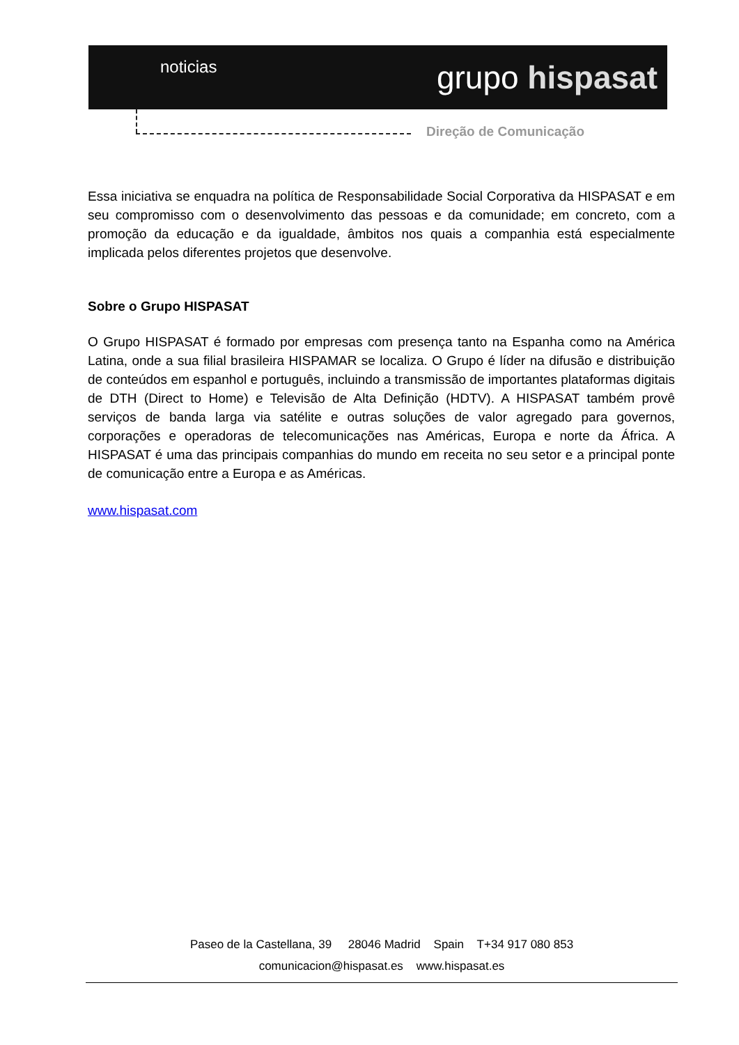noticias
grupo hispasat
Direção de Comunicação
Essa iniciativa se enquadra na política de Responsabilidade Social Corporativa da HISPASAT e em seu compromisso com o desenvolvimento das pessoas e da comunidade; em concreto, com a promoção da educação e da igualdade, âmbitos nos quais a companhia está especialmente implicada pelos diferentes projetos que desenvolve.
Sobre o Grupo HISPASAT
O Grupo HISPASAT é formado por empresas com presença tanto na Espanha como na América Latina, onde a sua filial brasileira HISPAMAR se localiza. O Grupo é líder na difusão e distribuição de conteúdos em espanhol e português, incluindo a transmissão de importantes plataformas digitais de DTH (Direct to Home) e Televisão de Alta Definição (HDTV). A HISPASAT também provê serviços de banda larga via satélite e outras soluções de valor agregado para governos, corporações e operadoras de telecomunicações nas Américas, Europa e norte da África. A HISPASAT é uma das principais companhias do mundo em receita no seu setor e a principal ponte de comunicação entre a Europa e as Américas.
www.hispasat.com
Paseo de la Castellana, 39 28046 Madrid Spain T+34 917 080 853
comunicacion@hispasat.es www.hispasat.es